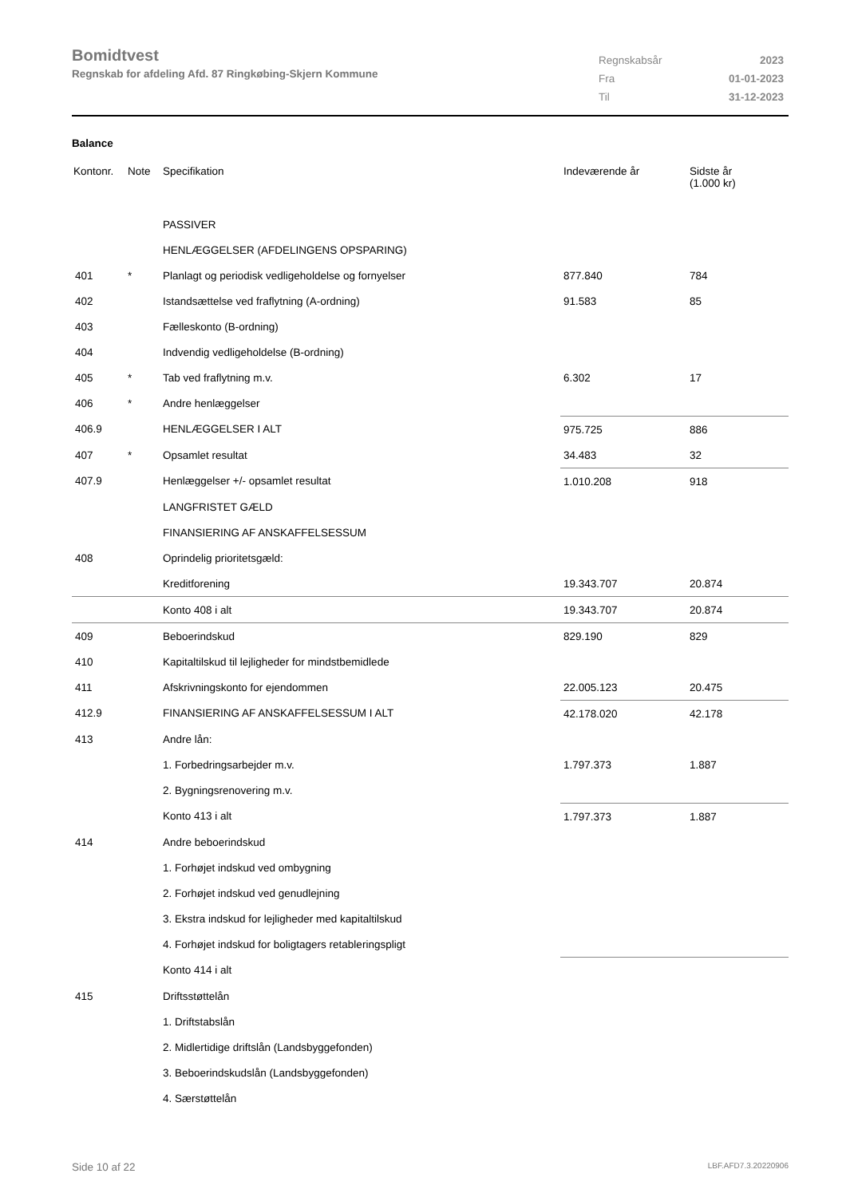Bomidtvest
Regnskab for afdeling Afd. 87 Ringkøbing-Skjern Kommune
| Regnskabsår | 2023 |
| Fra | 01-01-2023 |
| Til | 31-12-2023 |
Balance
| Kontonr. | Note | Specifikation | Indeværende år | Sidste år (1.000 kr) |
| --- | --- | --- | --- | --- |
| | | PASSIVER | | |
| | | HENLÆGGELSER (AFDELINGENS OPSPARING) | | |
| 401 | * | Planlagt og periodisk vedligeholdelse og fornyelser | 877.840 | 784 |
| 402 | | Istandsættelse ved fraflytning (A-ordning) | 91.583 | 85 |
| 403 | | Fælleskonto (B-ordning) | | |
| 404 | | Indvendig vedligeholdelse (B-ordning) | | |
| 405 | * | Tab ved fraflytning m.v. | 6.302 | 17 |
| 406 | * | Andre henlæggelser | | |
| 406.9 | | HENLÆGGELSER I ALT | 975.725 | 886 |
| 407 | * | Opsamlet resultat | 34.483 | 32 |
| 407.9 | | Henlæggelser +/- opsamlet resultat | 1.010.208 | 918 |
| | | LANGFRISTET GÆLD | | |
| | | FINANSIERING AF ANSKAFFELSESSUM | | |
| 408 | | Oprindelig prioritetsgæld: | | |
| | | Kreditforening | 19.343.707 | 20.874 |
| | | Konto 408 i alt | 19.343.707 | 20.874 |
| 409 | | Beboerindskud | 829.190 | 829 |
| 410 | | Kapitaltilskud til lejligheder for mindstbemidlede | | |
| 411 | | Afskrivningskonto for ejendommen | 22.005.123 | 20.475 |
| 412.9 | | FINANSIERING AF ANSKAFFELSESSUM I ALT | 42.178.020 | 42.178 |
| 413 | | Andre lån: | | |
| | | 1. Forbedringsarbejder m.v. | 1.797.373 | 1.887 |
| | | 2. Bygningsrenovering m.v. | | |
| | | Konto 413 i alt | 1.797.373 | 1.887 |
| 414 | | Andre beboerindskud | | |
| | | 1. Forhøjet indskud ved ombygning | | |
| | | 2. Forhøjet indskud ved genudlejning | | |
| | | 3. Ekstra indskud for lejligheder med kapitaltilskud | | |
| | | 4. Forhøjet indskud for boligtagers retableringspligt | | |
| | | Konto 414 i alt | | |
| 415 | | Driftsstøttelån | | |
| | | 1. Driftstabslån | | |
| | | 2. Midlertidige driftslån (Landsbyggefonden) | | |
| | | 3. Beboerindskudslån (Landsbyggefonden) | | |
| | | 4. Særstøttelån | | |
Side 10 af 22 LBF.AFD7.3.20220906